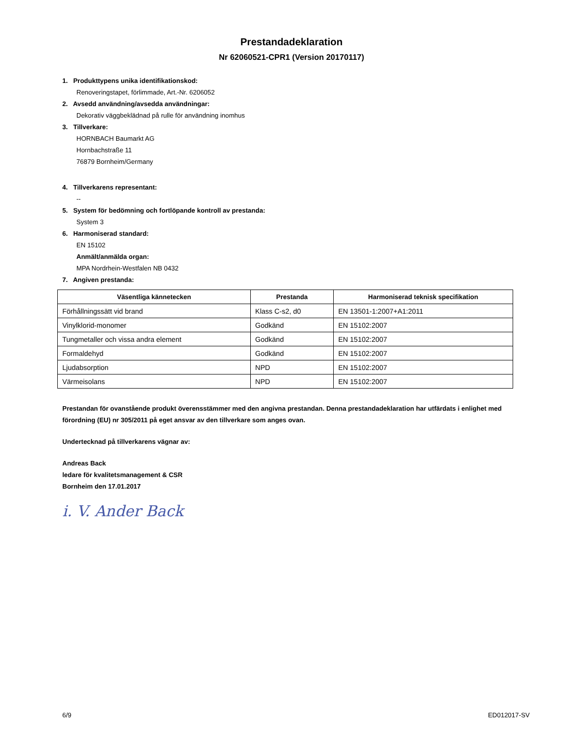Prestandadeklaration
Nr 62060521-CPR1 (Version 20170117)
1. Produkttypens unika identifikationskod:
Renoveringstapet, förlimmade, Art.-Nr. 6206052
2. Avsedd användning/avsedda användningar:
Dekorativ väggbeklädnad på rulle för användning inomhus
3. Tillverkare:
HORNBACH Baumarkt AG
Hornbachstraße 11
76879 Bornheim/Germany
4. Tillverkarens representant:
--
5. System för bedömning och fortlöpande kontroll av prestanda:
System 3
6. Harmoniserad standard:
EN 15102
Anmält/anmälda organ:
MPA Nordrhein-Westfalen NB 0432
7. Angiven prestanda:
| Väsentliga kännetecken | Prestanda | Harmoniserad teknisk specifikation |
| --- | --- | --- |
| Förhållningssätt vid brand | Klass C-s2, d0 | EN 13501-1:2007+A1:2011 |
| Vinylklorid-monomer | Godkänd | EN 15102:2007 |
| Tungmetaller och vissa andra element | Godkänd | EN 15102:2007 |
| Formaldehyd | Godkänd | EN 15102:2007 |
| Ljudabsorption | NPD | EN 15102:2007 |
| Värmeisolans | NPD | EN 15102:2007 |
Prestandan för ovanstående produkt överensstämmer med den angivna prestandan. Denna prestandadeklaration har utfärdats i enlighet med förordning (EU) nr 305/2011 på eget ansvar av den tillverkare som anges ovan.
Undertecknad på tillverkarens vägnar av:
Andreas Back
ledare för kvalitetsmanagement & CSR
Bornheim den 17.01.2017
i. V. Ander Back
6/9 ED012017-SV